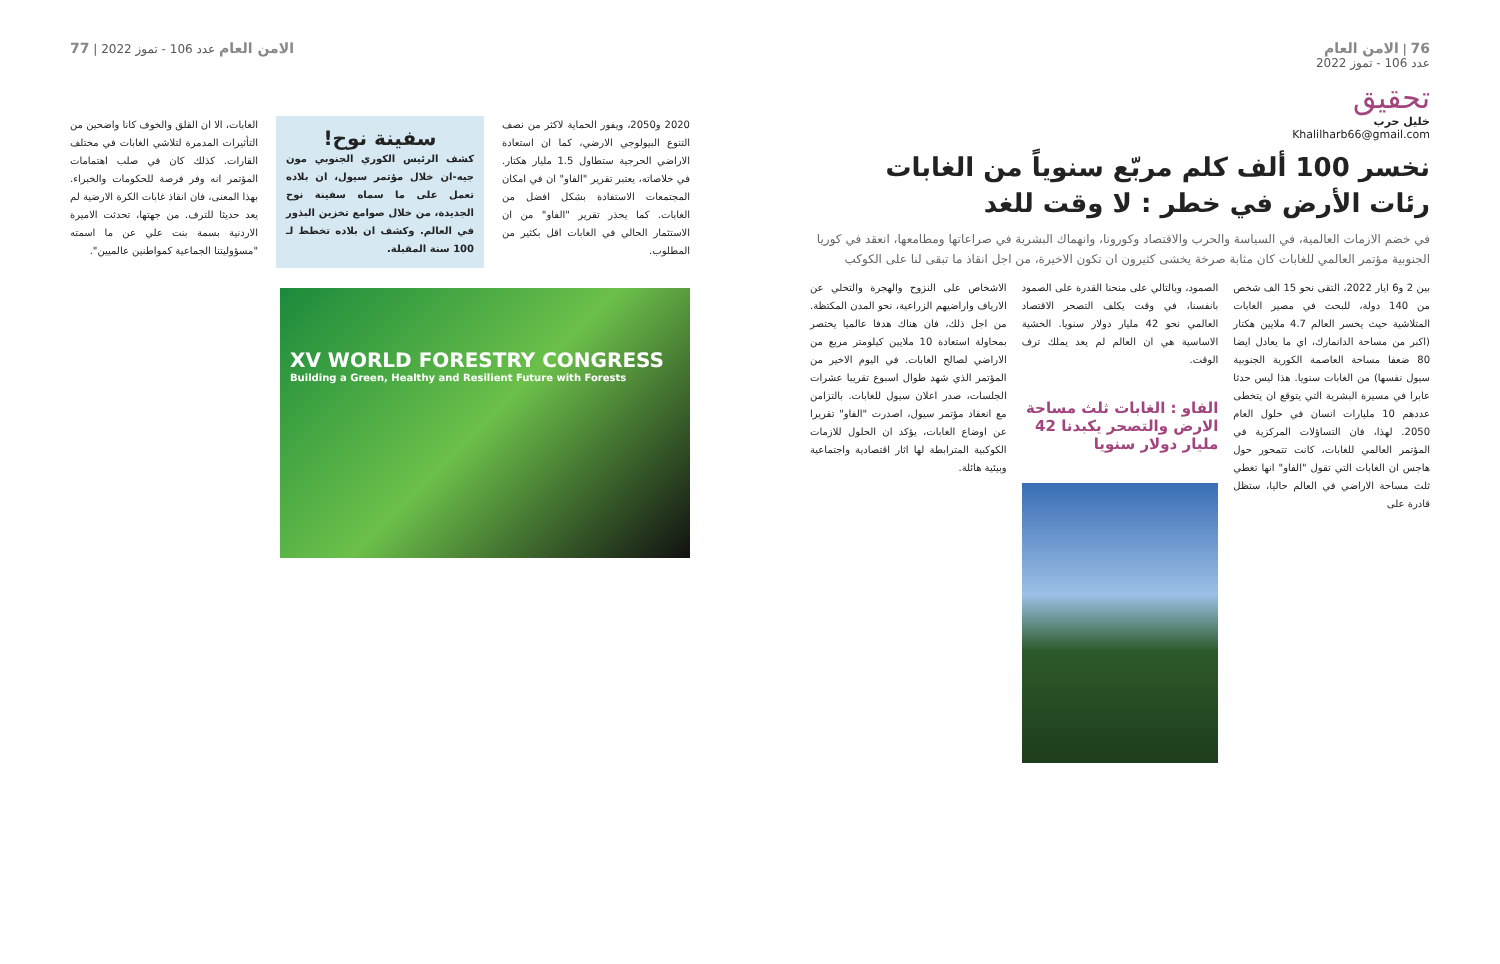76 | الامن العام
عدد 106 - تموز 2022
تحقيق
خليل حرب
Khalilharb66@gmail.com
نخسر 100 ألف كلم مربّع سنوياً من الغابات
رئات الأرض في خطر : لا وقت للغد
في خضم الازمات العالمية، في السياسة والحرب والاقتصاد وكورونا، وانهماك البشرية في صراعاتها ومطامعها، انعقد في كوريا الجنوبية مؤتمر العالمي للغابات كان مثابة صرخة يخشى كثيرون ان تكون الاخيرة، من اجل انقاذ ما تبقى لنا على الكوكب
بين 2 و6 ايار 2022، التقى نحو 15 الف شخص من 140 دولة، للبحث في مصير الغابات المتلاشية حيث يخسر العالم 4.7 ملايين هكتار (اكبر من مساحة الدانمارك، اي ما يعادل ايضا 80 ضعفا مساحة العاصمة الكورية الجنوبية سيول نفسها) من الغابات سنويا. هذا ليس حدثا عابرا في مسيرة البشرية التي يتوقع ان يتخطى عددهم 10 مليارات انسان في حلول العام 2050. لهذا، فان التساؤلات المركزية في المؤتمر العالمي للغابات، كانت تتمحور حول هاجس ان الغابات التي تقول "الفاو" انها تغطي ثلث مساحة الاراضي في العالم حاليا، ستظل قادرة على
الصمود، وبالتالي على منحنا القدرة على الصمود بانفسنا، في وقت يكلف التصحر الاقتصاد العالمي نحو 42 مليار دولار سنويا. الخشية الاساسية هي ان العالم لم يعد يملك ترف الوقت.
الفاو : الغابات ثلث مساحة الارض والتصحر يكبدنا 42 مليار دولار سنويا
الاشخاص على النزوح والهجرة والتخلي عن الارياف واراضيهم الزراعية، نحو المدن المكتظة. من اجل ذلك، فان هناك هدفا عالميا يختصر بمحاولة استعادة 10 ملايين كيلومتر مربع من الاراضي لصالح الغابات. في اليوم الاخير من المؤتمر الذي شهد طوال اسبوع تقريبا عشرات الجلسات، صدر اعلان سيول للغابات. بالتزامن مع انعقاد مؤتمر سيول، اصدرت "الفاو" تقريرا عن اوضاع الغابات، يؤكد ان الحلول للازمات الكوكبية المترابطة لها اثار اقتصادية واجتماعية وبيئية هائلة.
77 | الامن العام عدد 106 - تموز 2022
2020 و2050، ويفور الحماية لاكثر من نصف التنوع البيولوجي الارضي، كما ان استعادة الاراضي الحرجية ستطاول 1.5 مليار هكتار. في خلاصاته، يعتبر تقرير "الفاو" ان في امكان المجتمعات الاستفادة بشكل افضل من الغابات. كما يحذر تقرير "الفاو" من ان الاستثمار الحالي في الغابات اقل بكثير من المطلوب.
سفينة نوح!
كشف الرئيس الكوري الجنوبي مون جيه-ان خلال مؤتمر سيول، ان بلاده تعمل على ما سماه سفينة نوح الجديدة، من خلال صوامع تخزين البذور في العالم. وكشف ان بلاده تخطط لـ 100 سنة المقبلة.
الغابات، الا ان القلق والخوف كانا واضحين من التأثيرات المدمرة لتلاشي الغابات في مختلف القارات. كذلك كان في صلب اهتمامات المؤتمر انه وفر فرصة للحكومات والخبراء. بهذا المعنى، فان انقاذ غابات الكرة الارضية لم يعد حديثا للترف. من جهتها، تحدثت الاميرة الاردنية بسمة بنت علي عن ما اسمته "مسؤوليتنا الجماعية كمواطنين عالميين".
XV WORLD FORESTRY CONGRESS
Building a Green, Healthy and Resilient Future with Forests